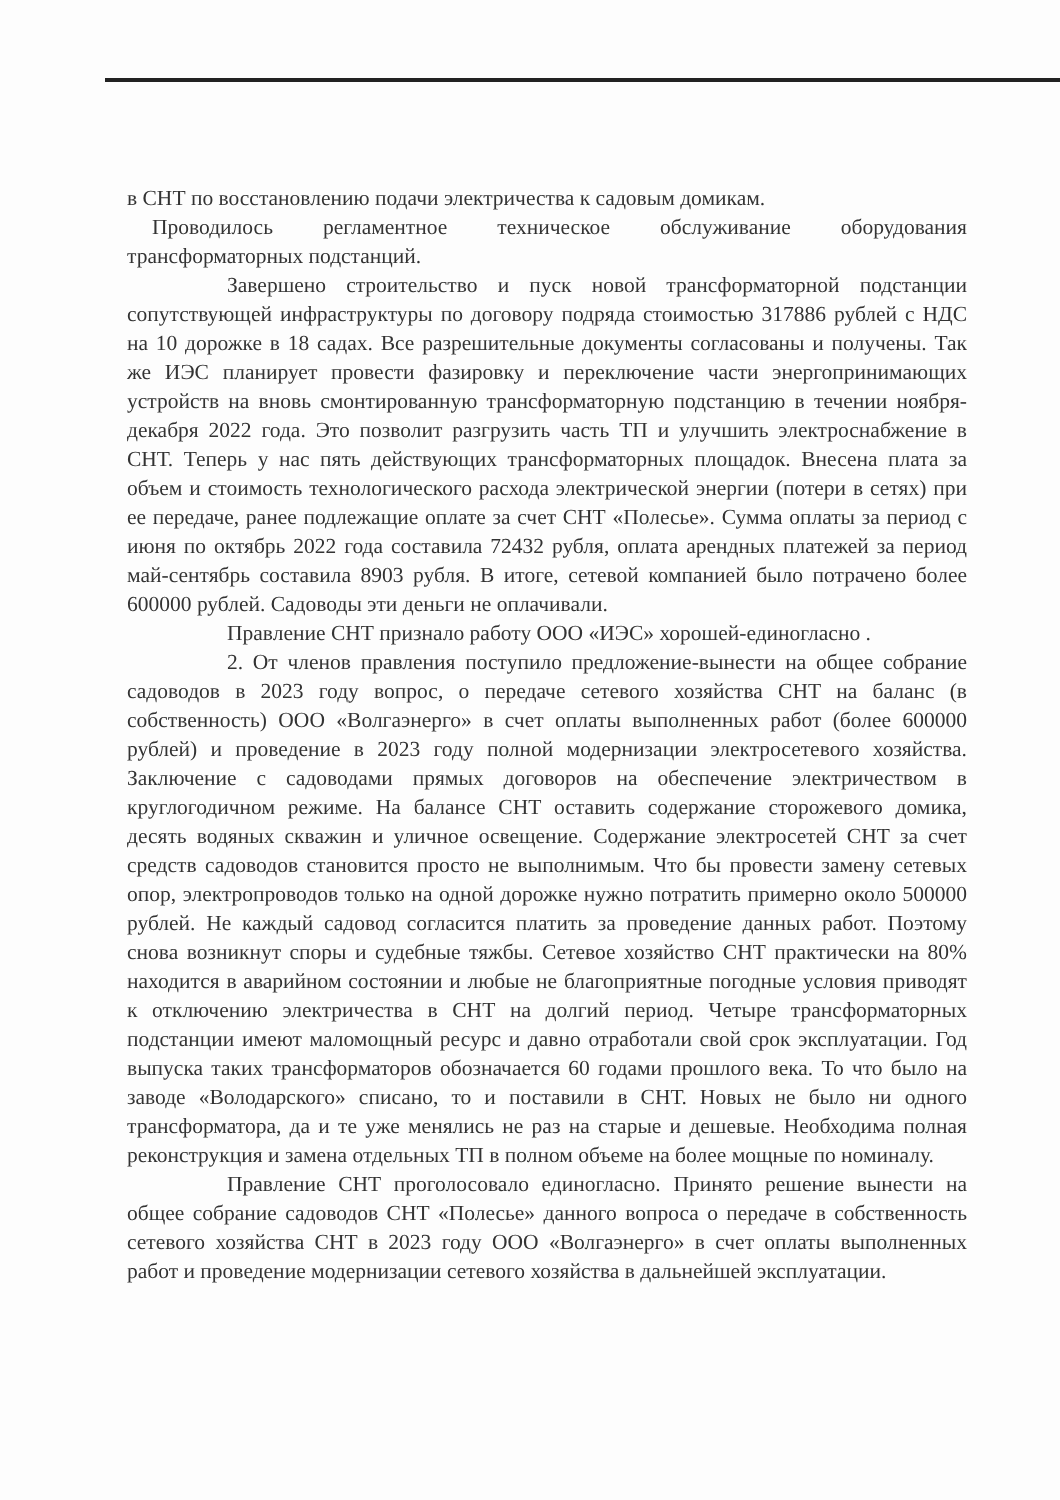в СНТ по восстановлению подачи электричества к садовым домикам.
Проводилось регламентное техническое обслуживание оборудования трансформаторных подстанций.
Завершено строительство и пуск новой трансформаторной подстанции сопутствующей инфраструктуры по договору подряда стоимостью 317886 рублей с НДС на 10 дорожке в 18 садах. Все разрешительные документы согласованы и получены. Так же ИЭС планирует провести фазировку и переключение части энергопринимающих устройств на вновь смонтированную трансформаторную подстанцию в течении ноября-декабря 2022 года. Это позволит разгрузить часть ТП и улучшить электроснабжение в СНТ. Теперь у нас пять действующих трансформаторных площадок. Внесена плата за объем и стоимость технологического расхода электрической энергии (потери в сетях) при ее передаче, ранее подлежащие оплате за счет СНТ «Полесье». Сумма оплаты за период с июня по октябрь 2022 года составила 72432 рубля, оплата арендных платежей за период май-сентябрь составила 8903 рубля. В итоге, сетевой компанией было потрачено более 600000 рублей. Садоводы эти деньги не оплачивали.
Правление СНТ признало работу ООО «ИЭС» хорошей-единогласно .
2. От членов правления поступило предложение-вынести на общее собрание садоводов в 2023 году вопрос, о передаче сетевого хозяйства СНТ на баланс (в собственность) ООО «Волгаэнерго» в счет оплаты выполненных работ (более 600000 рублей) и проведение в 2023 году полной модернизации электросетевого хозяйства. Заключение с садоводами прямых договоров на обеспечение электричеством в круглогодичном режиме. На балансе СНТ оставить содержание сторожевого домика, десять водяных скважин и уличное освещение. Содержание электросетей СНТ за счет средств садоводов становится просто не выполнимым. Что бы провести замену сетевых опор, электропроводов только на одной дорожке нужно потратить примерно около 500000 рублей. Не каждый садовод согласится платить за проведение данных работ. Поэтому снова возникнут споры и судебные тяжбы. Сетевое хозяйство СНТ практически на 80% находится в аварийном состоянии и любые не благоприятные погодные условия приводят к отключению электричества в СНТ на долгий период. Четыре трансформаторных подстанции имеют маломощный ресурс и давно отработали свой срок эксплуатации. Год выпуска таких трансформаторов обозначается 60 годами прошлого века. То что было на заводе «Володарского» списано, то и поставили в СНТ. Новых не было ни одного трансформатора, да и те уже менялись не раз на старые и дешевые. Необходима полная реконструкция и замена отдельных ТП в полном объеме на более мощные по номиналу.
Правление СНТ проголосовало единогласно. Принято решение вынести на общее собрание садоводов СНТ «Полесье» данного вопроса о передаче в собственность сетевого хозяйства СНТ в 2023 году ООО «Волгаэнерго» в счет оплаты выполненных работ и проведение модернизации сетевого хозяйства в дальнейшей эксплуатации.